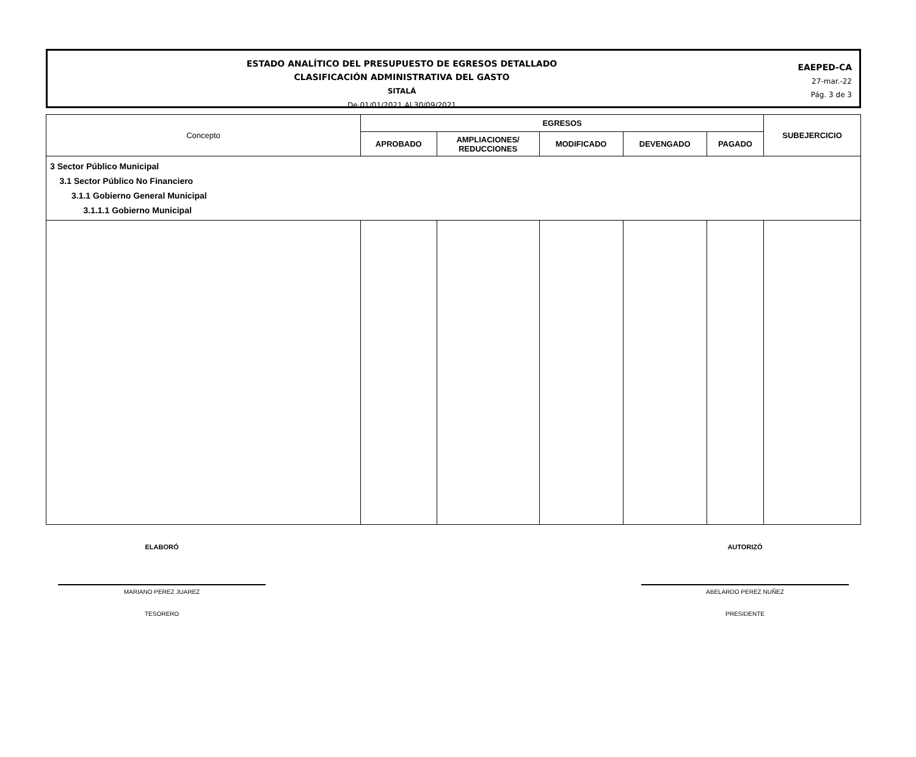ESTADO ANALÍTICO DEL PRESUPUESTO DE EGRESOS DETALLADO
CLASIFICACIÓN ADMINISTRATIVA DEL GASTO
SITALÁ
De 01/01/2021 Al 30/09/2021
EAEPED-CA
27-mar.-22
Pág. 3 de 3
| Concepto | EGRESOS | | | | | SUBEJERCICIO |
| --- | --- | --- | --- | --- | --- | --- |
| | APROBADO | AMPLIACIONES/ REDUCCIONES | MODIFICADO | DEVENGADO | PAGADO | |
| 3 Sector Público Municipal 3.1 Sector Público No Financiero 3.1.1 Gobierno General Municipal 3.1.1.1 Gobierno Municipal | | | | | | |
ELABORÓ
MARIANO PEREZ JUAREZ
TESORERO
AUTORIZÓ
ABELARDO PEREZ NUÑEZ
PRESIDENTE